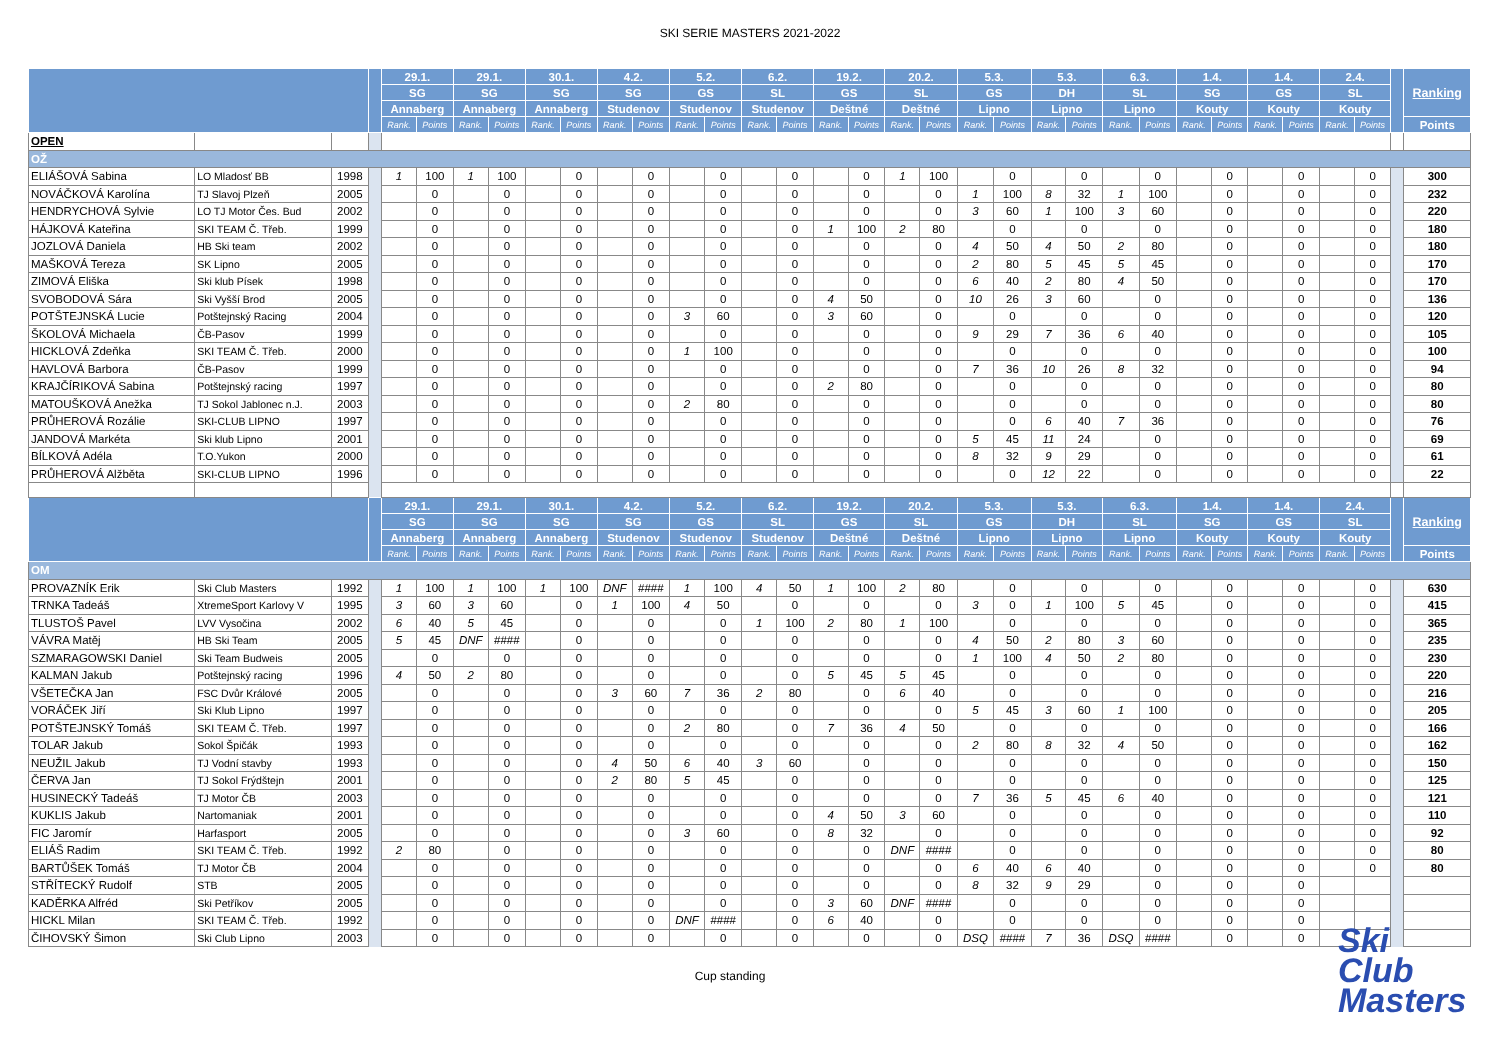SKI SERIE MASTERS 2021-2022
| | | | | 29.1. | | 29.1. | | 30.1. | | 4.2. | | 5.2. | | 6.2. | | 19.2. | | 20.2. | | 5.3. | | 5.3. | | 6.3. | | 1.4. | | 1.4. | | 2.4. | | | Ranking |
| --- | --- | --- | --- | --- | --- | --- | --- | --- | --- | --- | --- | --- | --- | --- | --- | --- | --- | --- | --- | --- | --- | --- | --- | --- | --- | --- | --- | --- | --- | --- | --- | --- | --- |
| | | | | SG | | SG | | SG | | SG | | GS | | SL | | GS | | SL | | GS | | DH | | SL | | SG | | GS | | SL | | | |
| | | | | Annaberg | | Annaberg | | Annaberg | | Studenov | | Studenov | | Studenov | | Deštné | | Deštné | | Lipno | | Lipno | | Lipno | | Kouty | | Kouty | | Kouty | | | |
| | | | | Rank. | Points | Rank. | Points | Rank. | Points | Rank. | Points | Rank. | Points | Rank. | Points | Rank. | Points | Rank. | Points | Rank. | Points | Rank. | Points | Rank. | Points | Rank. | Points | Rank. | Points | Rank. | Points | | Points |
| OPEN | | | | | | | | | | | | | | | | | | | | | | | | | | | | | | | | | |
| OŽ | | | | | | | | | | | | | | | | | | | | | | | | | | | | | | | | | |
| ELIÁŠOVÁ Sabina | LO Mladosť BB | 1998 | | 1 | 100 | 1 | 100 | | 0 | | 0 | | 0 | | 0 | | 0 | 1 | 100 | | 0 | | 0 | | 0 | | 0 | | 0 | | 0 | | 300 |
| NOVÁČKOVÁ Karolína | TJ Slavoj Plzeň | 2005 | | | 0 | | 0 | | 0 | | 0 | | 0 | | 0 | | 0 | | 0 | 1 | 100 | 8 | 32 | 1 | 100 | | 0 | | 0 | | 0 | | 232 |
| HENDRYCHOVÁ Sylvie | LO TJ Motor Čes. Bud | 2002 | | | 0 | | 0 | | 0 | | 0 | | 0 | | 0 | | 0 | | 0 | 3 | 60 | 1 | 100 | 3 | 60 | | 0 | | 0 | | 0 | | 220 |
| HÁJKOVÁ Kateřina | SKI TEAM Č. Třeb. | 1999 | | | 0 | | 0 | | 0 | | 0 | | 0 | | 0 | 1 | 100 | 2 | 80 | | 0 | | 0 | | 0 | | 0 | | 0 | | 0 | | 180 |
| JOZLOVÁ Daniela | HB Ski team | 2002 | | | 0 | | 0 | | 0 | | 0 | | 0 | | 0 | | 0 | | 0 | 4 | 50 | 4 | 50 | 2 | 80 | | 0 | | 0 | | 0 | | 180 |
| MAŠKOVÁ Tereza | SK Lipno | 2005 | | | 0 | | 0 | | 0 | | 0 | | 0 | | 0 | | 0 | | 0 | 2 | 80 | 5 | 45 | 5 | 45 | | 0 | | 0 | | 0 | | 170 |
| ZIMOVÁ Eliška | Ski klub Písek | 1998 | | | 0 | | 0 | | 0 | | 0 | | 0 | | 0 | | 0 | | 0 | 6 | 40 | 2 | 80 | 4 | 50 | | 0 | | 0 | | 0 | | 170 |
| SVOBODOVÁ Sára | Ski Vyšší Brod | 2005 | | | 0 | | 0 | | 0 | | 0 | | 0 | | 0 | 4 | 50 | | 0 | 10 | 26 | 3 | 60 | | 0 | | 0 | | 0 | | 0 | | 136 |
| POTŠTEJNSKÁ Lucie | Potštejnský Racing | 2004 | | | 0 | | 0 | | 0 | | 0 | 3 | 60 | | 0 | 3 | 60 | | 0 | | 0 | | 0 | | 0 | | 0 | | 0 | | 0 | | 120 |
| ŠKOLOVÁ Michaela | ČB-Pasov | 1999 | | | 0 | | 0 | | 0 | | 0 | | 0 | | 0 | | 0 | | 0 | 9 | 29 | 7 | 36 | 6 | 40 | | 0 | | 0 | | 0 | | 105 |
| HICKLOVÁ Zdeňka | SKI TEAM Č. Třeb. | 2000 | | | 0 | | 0 | | 0 | | 0 | 1 | 100 | | 0 | | 0 | | 0 | | 0 | | 0 | | 0 | | 0 | | 0 | | 0 | | 100 |
| HAVLOVÁ Barbora | ČB-Pasov | 1999 | | | 0 | | 0 | | 0 | | 0 | | 0 | | 0 | | 0 | | 0 | 7 | 36 | 10 | 26 | 8 | 32 | | 0 | | 0 | | 0 | | 94 |
| KRAJČÍRIKOVÁ Sabina | Potštejnský racing | 1997 | | | 0 | | 0 | | 0 | | 0 | | 0 | | 0 | 2 | 80 | | 0 | | 0 | | 0 | | 0 | | 0 | | 0 | | 0 | | 80 |
| MATOUŠKOVÁ Anežka | TJ Sokol Jablonec n.J. | 2003 | | | 0 | | 0 | | 0 | | 0 | 2 | 80 | | 0 | | 0 | | 0 | | 0 | | 0 | | 0 | | 0 | | 0 | | 0 | | 80 |
| PRŮHEROVÁ Rozálie | SKI-CLUB LIPNO | 1997 | | | 0 | | 0 | | 0 | | 0 | | 0 | | 0 | | 0 | | 0 | | 0 | 6 | 40 | 7 | 36 | | 0 | | 0 | | 0 | | 76 |
| JANDOVÁ Markéta | Ski klub Lipno | 2001 | | | 0 | | 0 | | 0 | | 0 | | 0 | | 0 | | 0 | | 0 | 5 | 45 | 11 | 24 | | 0 | | 0 | | 0 | | 0 | | 69 |
| BÍLKOVÁ Adéla | T.O.Yukon | 2000 | | | 0 | | 0 | | 0 | | 0 | | 0 | | 0 | | 0 | | 0 | 8 | 32 | 9 | 29 | | 0 | | 0 | | 0 | | 0 | | 61 |
| PRŮHEROVÁ Alžběta | SKI-CLUB LIPNO | 1996 | | | 0 | | 0 | | 0 | | 0 | | 0 | | 0 | | 0 | | 0 | | 0 | 12 | 22 | | 0 | | 0 | | 0 | | 0 | | 22 |
| | | | | 29.1. | | 29.1. | | 30.1. | | 4.2. | | 5.2. | | 6.2. | | 19.2. | | 20.2. | | 5.3. | | 5.3. | | 6.3. | | 1.4. | | 1.4. | | 2.4. | | | Ranking |
| | | | | SG | | SG | | SG | | SG | | GS | | SL | | GS | | SL | | GS | | DH | | SL | | SG | | GS | | SL | | | |
| | | | | Annaberg | | Annaberg | | Annaberg | | Studenov | | Studenov | | Studenov | | Deštné | | Deštné | | Lipno | | Lipno | | Lipno | | Kouty | | Kouty | | Kouty | | | |
| | | | | Rank. | Points | Rank. | Points | Rank. | Points | Rank. | Points | Rank. | Points | Rank. | Points | Rank. | Points | Rank. | Points | Rank. | Points | Rank. | Points | Rank. | Points | Rank. | Points | Rank. | Points | Rank. | Points | | Points |
| OM | | | | | | | | | | | | | | | | | | | | | | | | | | | | | | | | | |
| PROVAZNÍK Erik | Ski Club Masters | 1992 | | 1 | 100 | 1 | 100 | 1 | 100 | DNF | #### | 1 | 100 | 4 | 50 | 1 | 100 | 2 | 80 | | 0 | | 0 | | 0 | | 0 | | 0 | | 0 | | 630 |
| TRNKA Tadeáš | XtremeSport Karlovy V | 1995 | | 3 | 60 | 3 | 60 | | 0 | 1 | 100 | 4 | 50 | | 0 | | 0 | | 0 | 3 | 0 | 1 | 100 | 5 | 45 | | 0 | | 0 | | 0 | | 415 |
| TLUSTOŠ Pavel | LVV Vysočina | 2002 | | 6 | 40 | 5 | 45 | | 0 | | 0 | | 0 | 1 | 100 | 2 | 80 | 1 | 100 | | 0 | | 0 | | 0 | | 0 | | 0 | | 0 | | 365 |
| VÁVRA Matěj | HB Ski Team | 2005 | | 5 | 45 | DNF | #### | | 0 | | 0 | | 0 | | 0 | | 0 | | 0 | 4 | 50 | 2 | 80 | 3 | 60 | | 0 | | 0 | | 0 | | 235 |
| SZMARAGOWSKI Daniel | Ski Team Budweis | 2005 | | | 0 | | 0 | | 0 | | 0 | | 0 | | 0 | | 0 | | 0 | 1 | 100 | 4 | 50 | 2 | 80 | | 0 | | 0 | | 0 | | 230 |
| KALMAN Jakub | Potštejnský racing | 1996 | | 4 | 50 | 2 | 80 | | 0 | | 0 | | 0 | | 0 | 5 | 45 | 5 | 45 | | 0 | | 0 | | 0 | | 0 | | 0 | | 0 | | 220 |
| VŠETEČKA Jan | FSC Dvůr Králové | 2005 | | | 0 | | 0 | | 0 | 3 | 60 | 7 | 36 | 2 | 80 | | 0 | 6 | 40 | | 0 | | 0 | | 0 | | 0 | | 0 | | 0 | | 216 |
| VORÁČEK Jiří | Ski Klub Lipno | 1997 | | | 0 | | 0 | | 0 | | 0 | | 0 | | 0 | | 0 | | 0 | 5 | 45 | 3 | 60 | 1 | 100 | | 0 | | 0 | | 0 | | 205 |
| POTŠTEJNSKÝ Tomáš | SKI TEAM Č. Třeb. | 1997 | | | 0 | | 0 | | 0 | | 0 | 2 | 80 | | 0 | 7 | 36 | 4 | 50 | | 0 | | 0 | | 0 | | 0 | | 0 | | 0 | | 166 |
| TOLAR Jakub | Sokol Špičák | 1993 | | | 0 | | 0 | | 0 | | 0 | | 0 | | 0 | | 0 | | 0 | 2 | 80 | 8 | 32 | 4 | 50 | | 0 | | 0 | | 0 | | 162 |
| NEUŽIL Jakub | TJ Vodní stavby | 1993 | | | 0 | | 0 | | 0 | 4 | 50 | 6 | 40 | 3 | 60 | | 0 | | 0 | | 0 | | 0 | | 0 | | 0 | | 0 | | 0 | | 150 |
| ČERVA Jan | TJ Sokol Frýdštejn | 2001 | | | 0 | | 0 | | 0 | 2 | 80 | 5 | 45 | | 0 | | 0 | | 0 | | 0 | | 0 | | 0 | | 0 | | 0 | | 0 | | 125 |
| HUSINECKÝ Tadeáš | TJ Motor ČB | 2003 | | | 0 | | 0 | | 0 | | 0 | | 0 | | 0 | | 0 | | 0 | 7 | 36 | 5 | 45 | 6 | 40 | | 0 | | 0 | | 0 | | 121 |
| KUKLIS Jakub | Nartomaniak | 2001 | | | 0 | | 0 | | 0 | | 0 | | 0 | | 0 | 4 | 50 | 3 | 60 | | 0 | | 0 | | 0 | | 0 | | 0 | | 0 | | 110 |
| FIC Jaromír | Harfasport | 2005 | | | 0 | | 0 | | 0 | | 0 | 3 | 60 | | 0 | 8 | 32 | | 0 | | 0 | | 0 | | 0 | | 0 | | 0 | | 0 | | 92 |
| ELIÁŠ Radim | SKI TEAM Č. Třeb. | 1992 | | 2 | 80 | | 0 | | 0 | | 0 | | 0 | | 0 | | 0 | DNF | #### | | 0 | | 0 | | 0 | | 0 | | 0 | | 0 | | 80 |
| BARTŮŠEK Tomáš | TJ Motor ČB | 2004 | | | 0 | | 0 | | 0 | | 0 | | 0 | | 0 | | 0 | | 0 | 6 | 40 | 6 | 40 | | 0 | | 0 | | 0 | | 0 | | 80 |
| STŘÍTECKÝ Rudolf | STB | 2005 | | | 0 | | 0 | | 0 | | 0 | | 0 | | 0 | | 0 | | 0 | 8 | 32 | 9 | 29 | | 0 | | 0 | | 0 | | | | |
| KADĚRKA Alfréd | Ski Petříkov | 2005 | | | 0 | | 0 | | 0 | | 0 | | 0 | | 0 | 3 | 60 | DNF | #### | | 0 | | 0 | | 0 | | 0 | | 0 | | | | |
| HICKL Milan | SKI TEAM Č. Třeb. | 1992 | | | 0 | | 0 | | 0 | | 0 | DNF | #### | | 0 | 6 | 40 | | 0 | | 0 | | 0 | | 0 | | 0 | | 0 | | | | |
| ČIHOVSKÝ Šimon | Ski Club Lipno | 2003 | | | 0 | | 0 | | 0 | | 0 | | 0 | | 0 | | 0 | | 0 | DSQ | #### | 7 | 36 | DSQ | #### | | 0 | | 0 | | | | |
Ski
Club
Masters
Cup standing